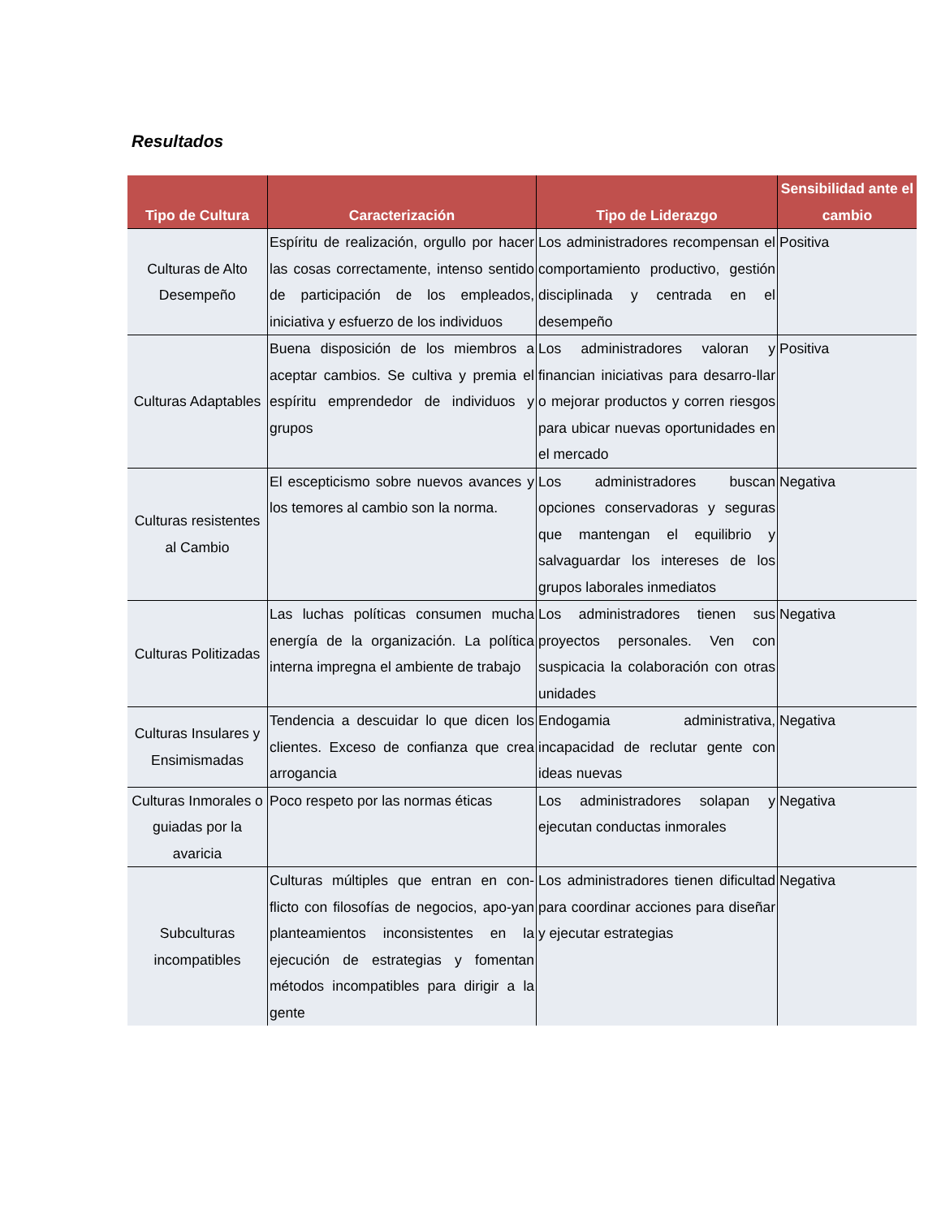Resultados
| Tipo de Cultura | Caracterización | Tipo de Liderazgo | Sensibilidad ante el cambio |
| --- | --- | --- | --- |
| Culturas de Alto Desempeño | Espíritu de realización, orgullo por hacer las cosas correctamente, intenso sentido de participación de los empleados, iniciativa y esfuerzo de los individuos | Los administradores recompensan el comportamiento productivo, gestión disciplinada y centrada en el desempeño | Positiva |
| Culturas Adaptables | Buena disposición de los miembros a aceptar cambios. Se cultiva y premia el espíritu emprendedor de individuos y grupos | Los administradores valoran y financian iniciativas para desarro-llar o mejorar productos y corren riesgos para ubicar nuevas oportunidades en el mercado | Positiva |
| Culturas resistentes al Cambio | El escepticismo sobre nuevos avances y los temores al cambio son la norma. | Los administradores buscan opciones conservadoras y seguras que mantengan el equilibrio y salvaguardar los intereses de los grupos laborales inmediatos | Negativa |
| Culturas Politizadas | Las luchas políticas consumen mucha energía de la organización. La política interna impregna el ambiente de trabajo | Los administradores tienen sus proyectos personales. Ven con suspicacia la colaboración con otras unidades | Negativa |
| Culturas Insulares y Ensimismadas | Tendencia a descuidar lo que dicen los clientes. Exceso de confianza que crea arrogancia | Endogamia administrativa, incapacidad de reclutar gente con ideas nuevas | Negativa |
| Culturas Inmorales o guiadas por la avaricia | Poco respeto por las normas éticas | Los administradores solapan y ejecutan conductas inmorales | Negativa |
| Subculturas incompatibles | Culturas múltiples que entran en con-flicto con filosofías de negocios, apo-yan planteamientos inconsistentes en la ejecución de estrategias y fomentan métodos incompatibles para dirigir a la gente | Los administradores tienen dificultad para coordinar acciones para diseñar y ejecutar estrategias | Negativa |